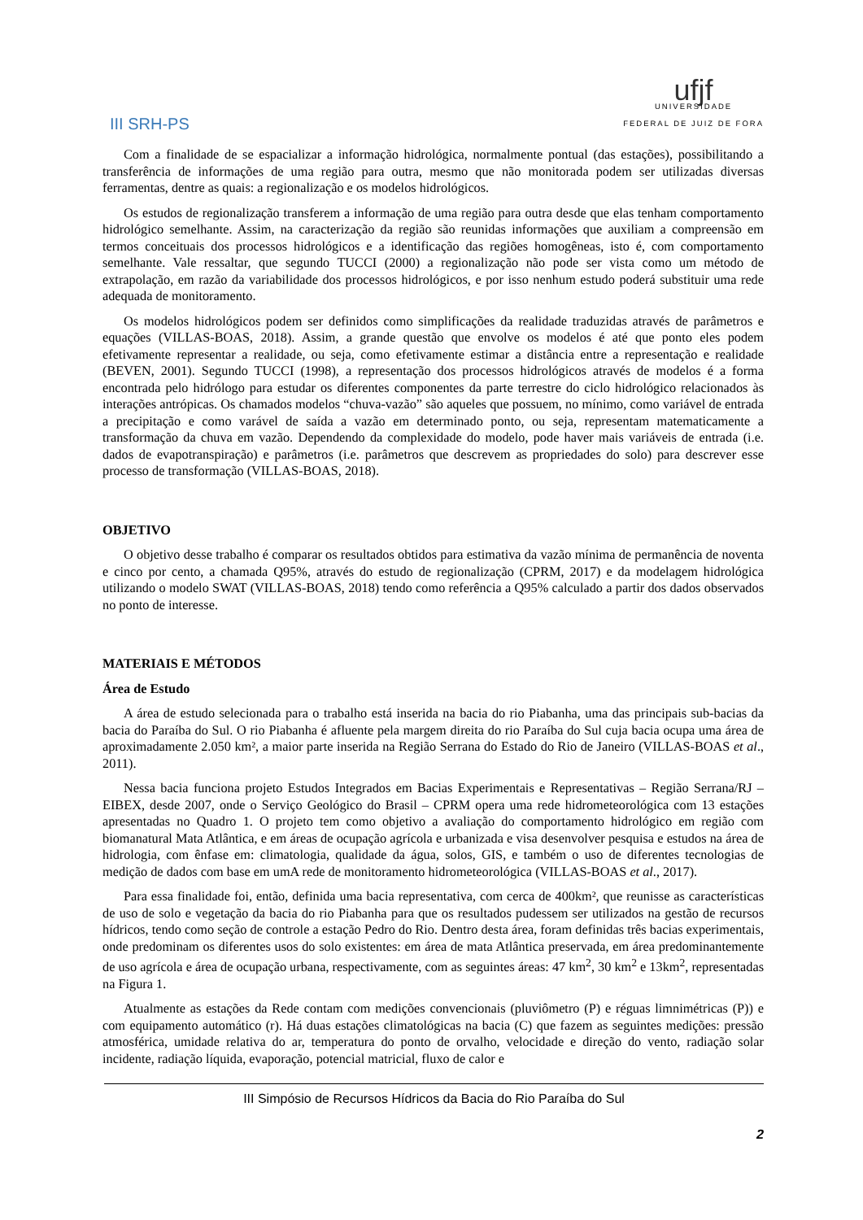III SRH-PS
ufjf
UNIVERSIDADE
FEDERAL DE JUIZ DE FORA
Com a finalidade de se espacializar a informação hidrológica, normalmente pontual (das estações), possibilitando a transferência de informações de uma região para outra, mesmo que não monitorada podem ser utilizadas diversas ferramentas, dentre as quais: a regionalização e os modelos hidrológicos.
Os estudos de regionalização transferem a informação de uma região para outra desde que elas tenham comportamento hidrológico semelhante. Assim, na caracterização da região são reunidas informações que auxiliam a compreensão em termos conceituais dos processos hidrológicos e a identificação das regiões homogêneas, isto é, com comportamento semelhante. Vale ressaltar, que segundo TUCCI (2000) a regionalização não pode ser vista como um método de extrapolação, em razão da variabilidade dos processos hidrológicos, e por isso nenhum estudo poderá substituir uma rede adequada de monitoramento.
Os modelos hidrológicos podem ser definidos como simplificações da realidade traduzidas através de parâmetros e equações (VILLAS-BOAS, 2018). Assim, a grande questão que envolve os modelos é até que ponto eles podem efetivamente representar a realidade, ou seja, como efetivamente estimar a distância entre a representação e realidade (BEVEN, 2001). Segundo TUCCI (1998), a representação dos processos hidrológicos através de modelos é a forma encontrada pelo hidrólogo para estudar os diferentes componentes da parte terrestre do ciclo hidrológico relacionados às interações antrópicas. Os chamados modelos “chuva-vazão” são aqueles que possuem, no mínimo, como variável de entrada a precipitação e como varável de saída a vazão em determinado ponto, ou seja, representam matematicamente a transformação da chuva em vazão. Dependendo da complexidade do modelo, pode haver mais variáveis de entrada (i.e. dados de evapotranspiração) e parâmetros (i.e. parâmetros que descrevem as propriedades do solo) para descrever esse processo de transformação (VILLAS-BOAS, 2018).
OBJETIVO
O objetivo desse trabalho é comparar os resultados obtidos para estimativa da vazão mínima de permanência de noventa e cinco por cento, a chamada Q95%, através do estudo de regionalização (CPRM, 2017) e da modelagem hidrológica utilizando o modelo SWAT (VILLAS-BOAS, 2018) tendo como referência a Q95% calculado a partir dos dados observados no ponto de interesse.
MATERIAIS E MÉTODOS
Área de Estudo
A área de estudo selecionada para o trabalho está inserida na bacia do rio Piabanha, uma das principais sub-bacias da bacia do Paraíba do Sul. O rio Piabanha é afluente pela margem direita do rio Paraíba do Sul cuja bacia ocupa uma área de aproximadamente 2.050 km², a maior parte inserida na Região Serrana do Estado do Rio de Janeiro (VILLAS-BOAS et al., 2011).
Nessa bacia funciona projeto Estudos Integrados em Bacias Experimentais e Representativas – Região Serrana/RJ – EIBEX, desde 2007, onde o Serviço Geológico do Brasil – CPRM opera uma rede hidrometeorológica com 13 estações apresentadas no Quadro 1. O projeto tem como objetivo a avaliação do comportamento hidrológico em região com biomanatural Mata Atlântica, e em áreas de ocupação agrícola e urbanizada e visa desenvolver pesquisa e estudos na área de hidrologia, com ênfase em: climatologia, qualidade da água, solos, GIS, e também o uso de diferentes tecnologias de medição de dados com base em umA rede de monitoramento hidrometeorológica (VILLAS-BOAS et al., 2017).
Para essa finalidade foi, então, definida uma bacia representativa, com cerca de 400km², que reunisse as características de uso de solo e vegetação da bacia do rio Piabanha para que os resultados pudessem ser utilizados na gestão de recursos hídricos, tendo como seção de controle a estação Pedro do Rio. Dentro desta área, foram definidas três bacias experimentais, onde predominam os diferentes usos do solo existentes: em área de mata Atlântica preservada, em área predominantemente de uso agrícola e área de ocupação urbana, respectivamente, com as seguintes áreas: 47 km<sup>2</sup>, 30 km<sup>2</sup> e 13km<sup>2</sup>, representadas na Figura 1.
Atualmente as estações da Rede contam com medições convencionais (pluviômetro (P) e réguas limnimétricas (P)) e com equipamento automático (r). Há duas estações climatológicas na bacia (C) que fazem as seguintes medições: pressão atmosférica, umidade relativa do ar, temperatura do ponto de orvalho, velocidade e direção do vento, radiação solar incidente, radiação líquida, evaporação, potencial matricial, fluxo de calor e
III Simpósio de Recursos Hídricos da Bacia do Rio Paraíba do Sul
2